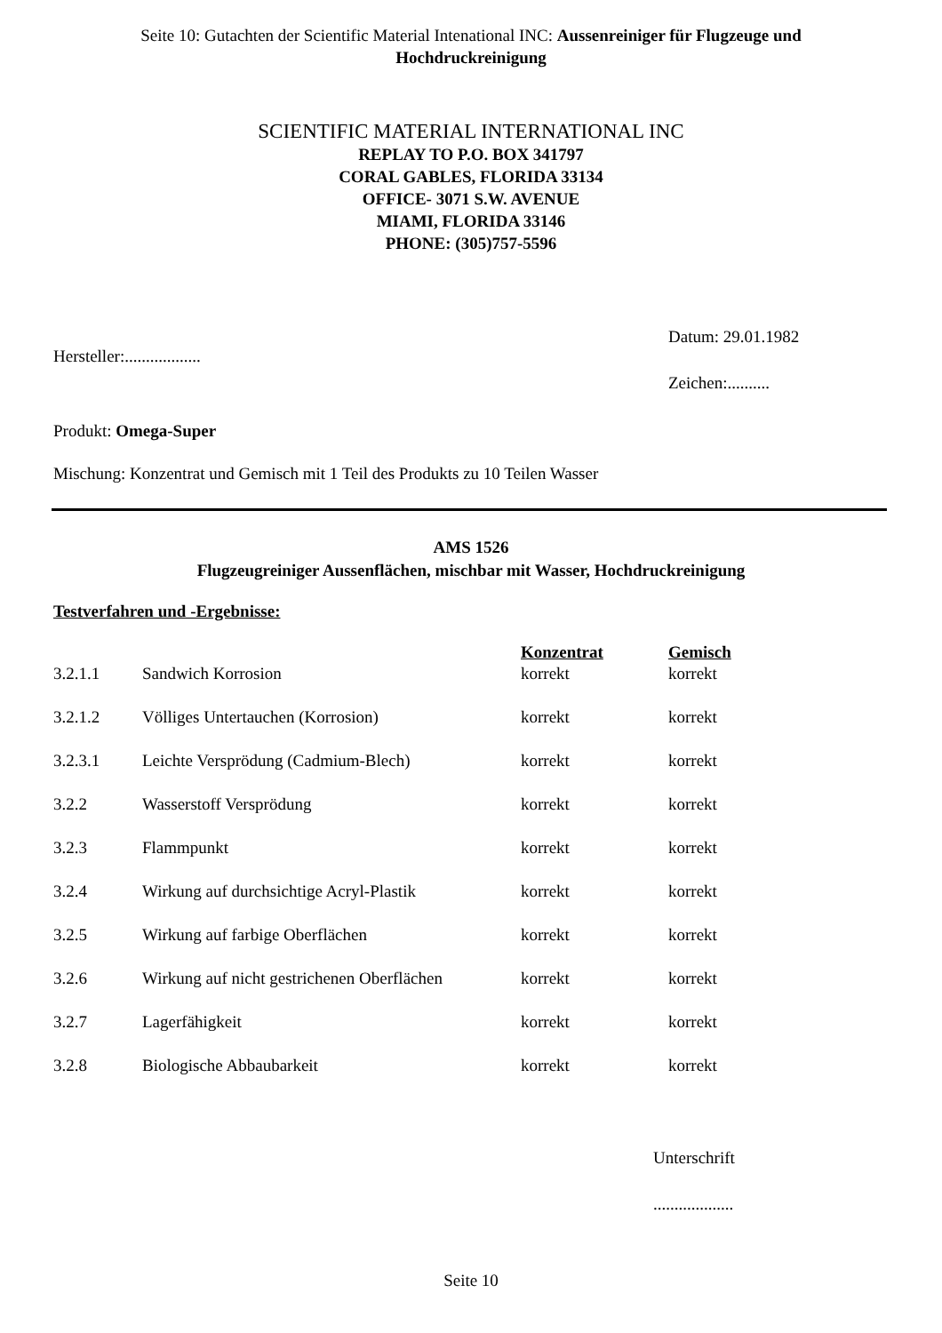Seite 10: Gutachten der Scientific Material Intenational INC: Aussenreiniger für Flugzeuge und
Hochdruckreinigung
SCIENTIFIC MATERIAL INTERNATIONAL INC
REPLAY TO P.O. BOX 341797
CORAL GABLES, FLORIDA 33134
OFFICE- 3071 S.W. AVENUE
MIAMI, FLORIDA 33146
PHONE: (305)757-5596
Datum: 29.01.1982
Hersteller:..................
Zeichen:..........
Produkt: Omega-Super
Mischung: Konzentrat und Gemisch mit 1 Teil des Produkts zu 10 Teilen Wasser
AMS 1526
Flugzeugreiniger Aussenflächen, mischbar mit Wasser, Hochdruckreinigung
Testverfahren und -Ergebnisse:
| | | Konzentrat | Gemisch |
| --- | --- | --- | --- |
| 3.2.1.1 | Sandwich Korrosion | korrekt | korrekt |
| 3.2.1.2 | Völliges Untertauchen (Korrosion) | korrekt | korrekt |
| 3.2.3.1 | Leichte Versprödung (Cadmium-Blech) | korrekt | korrekt |
| 3.2.2 | Wasserstoff Versprödung | korrekt | korrekt |
| 3.2.3 | Flammpunkt | korrekt | korrekt |
| 3.2.4 | Wirkung auf durchsichtige Acryl-Plastik | korrekt | korrekt |
| 3.2.5 | Wirkung auf farbige Oberflächen | korrekt | korrekt |
| 3.2.6 | Wirkung auf nicht gestrichenen Oberflächen | korrekt | korrekt |
| 3.2.7 | Lagerfähigkeit | korrekt | korrekt |
| 3.2.8 | Biologische Abbaubarkeit | korrekt | korrekt |
Unterschrift
...................
Seite 10